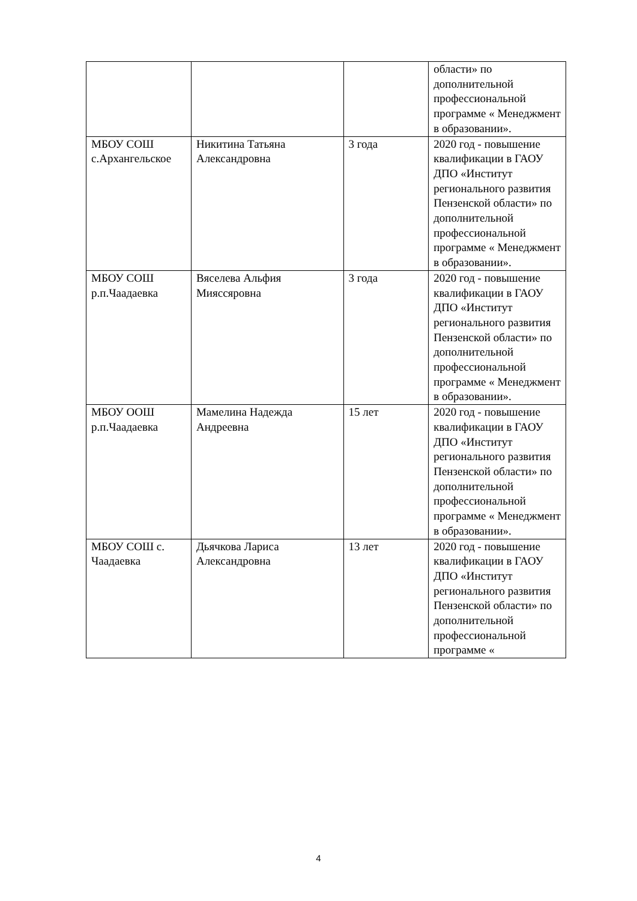| | | | области» по дополнительной профессиональной программе « Менеджмент в образовании». |
| МБОУ СОШ с.Архангельское | Никитина Татьяна Александровна | 3 года | 2020 год - повышение квалификации в ГАОУ ДПО «Институт регионального развития Пензенской области» по дополнительной профессиональной программе « Менеджмент в образовании». |
| МБОУ СОШ р.п.Чаадаевка | Вяселева Альфия Мияссяровна | 3 года | 2020 год - повышение квалификации в ГАОУ ДПО «Институт регионального развития Пензенской области» по дополнительной профессиональной программе « Менеджмент в образовании». |
| МБОУ ООШ р.п.Чаадаевка | Мамелина Надежда Андреевна | 15 лет | 2020 год - повышение квалификации в ГАОУ ДПО «Институт регионального развития Пензенской области» по дополнительной профессиональной программе « Менеджмент в образовании». |
| МБОУ СОШ с. Чаадаевка | Дьячкова Лариса Александровна | 13 лет | 2020 год - повышение квалификации в ГАОУ ДПО «Институт регионального развития Пензенской области» по дополнительной профессиональной программе « |
4